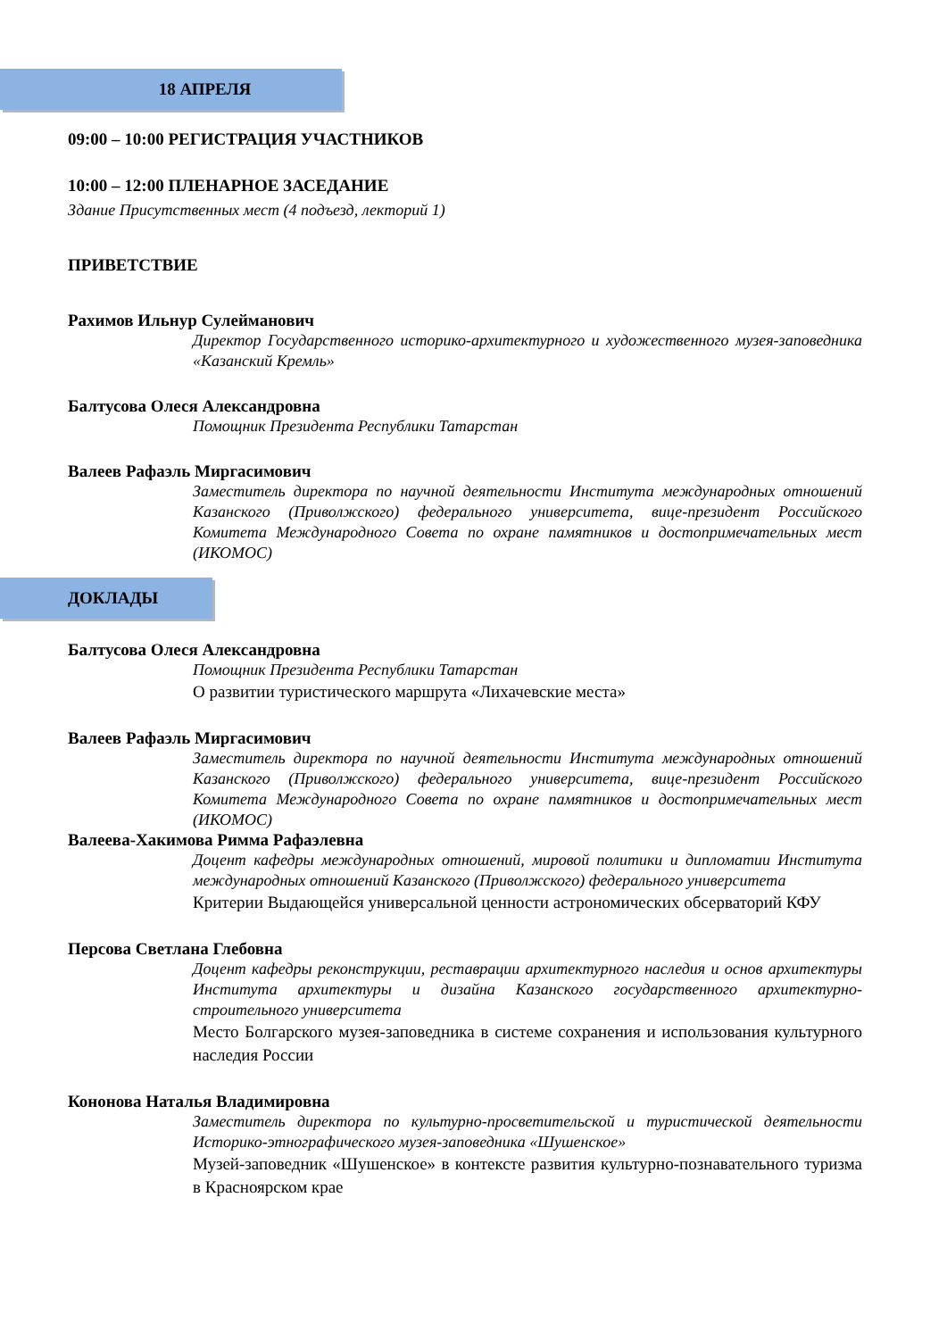18 АПРЕЛЯ
09:00 – 10:00 РЕГИСТРАЦИЯ УЧАСТНИКОВ
10:00 – 12:00 ПЛЕНАРНОЕ ЗАСЕДАНИЕ
Здание Присутственных мест (4 подъезд, лекторий 1)
ПРИВЕТСТВИЕ
Рахимов Ильнур Сулейманович
Директор Государственного историко-архитектурного и художественного музея-заповедника «Казанский Кремль»
Балтусова Олеся Александровна
Помощник Президента Республики Татарстан
Валеев Рафаэль Миргасимович
Заместитель директора по научной деятельности Института международных отношений Казанского (Приволжского) федерального университета, вице-президент Российского Комитета Международного Совета по охране памятников и достопримечательных мест (ИКОМОС)
ДОКЛАДЫ
Балтусова Олеся Александровна
Помощник Президента Республики Татарстан
О развитии туристического маршрута «Лихачевские места»
Валеев Рафаэль Миргасимович
Заместитель директора по научной деятельности Института международных отношений Казанского (Приволжского) федерального университета, вице-президент Российского Комитета Международного Совета по охране памятников и достопримечательных мест (ИКОМОС)
Валеева-Хакимова Римма Рафаэлевна
Доцент кафедры международных отношений, мировой политики и дипломатии Института международных отношений Казанского (Приволжского) федерального университета
Критерии Выдающейся универсальной ценности астрономических обсерваторий КФУ
Персова Светлана Глебовна
Доцент кафедры реконструкции, реставрации архитектурного наследия и основ архитектуры Института архитектуры и дизайна Казанского государственного архитектурно-строительного университета
Место Болгарского музея-заповедника в системе сохранения и использования культурного наследия России
Кононова Наталья Владимировна
Заместитель директора по культурно-просветительской и туристической деятельности Историко-этнографического музея-заповедника «Шушенское»
Музей-заповедник «Шушенское» в контексте развития культурно-познавательного туризма в Красноярском крае